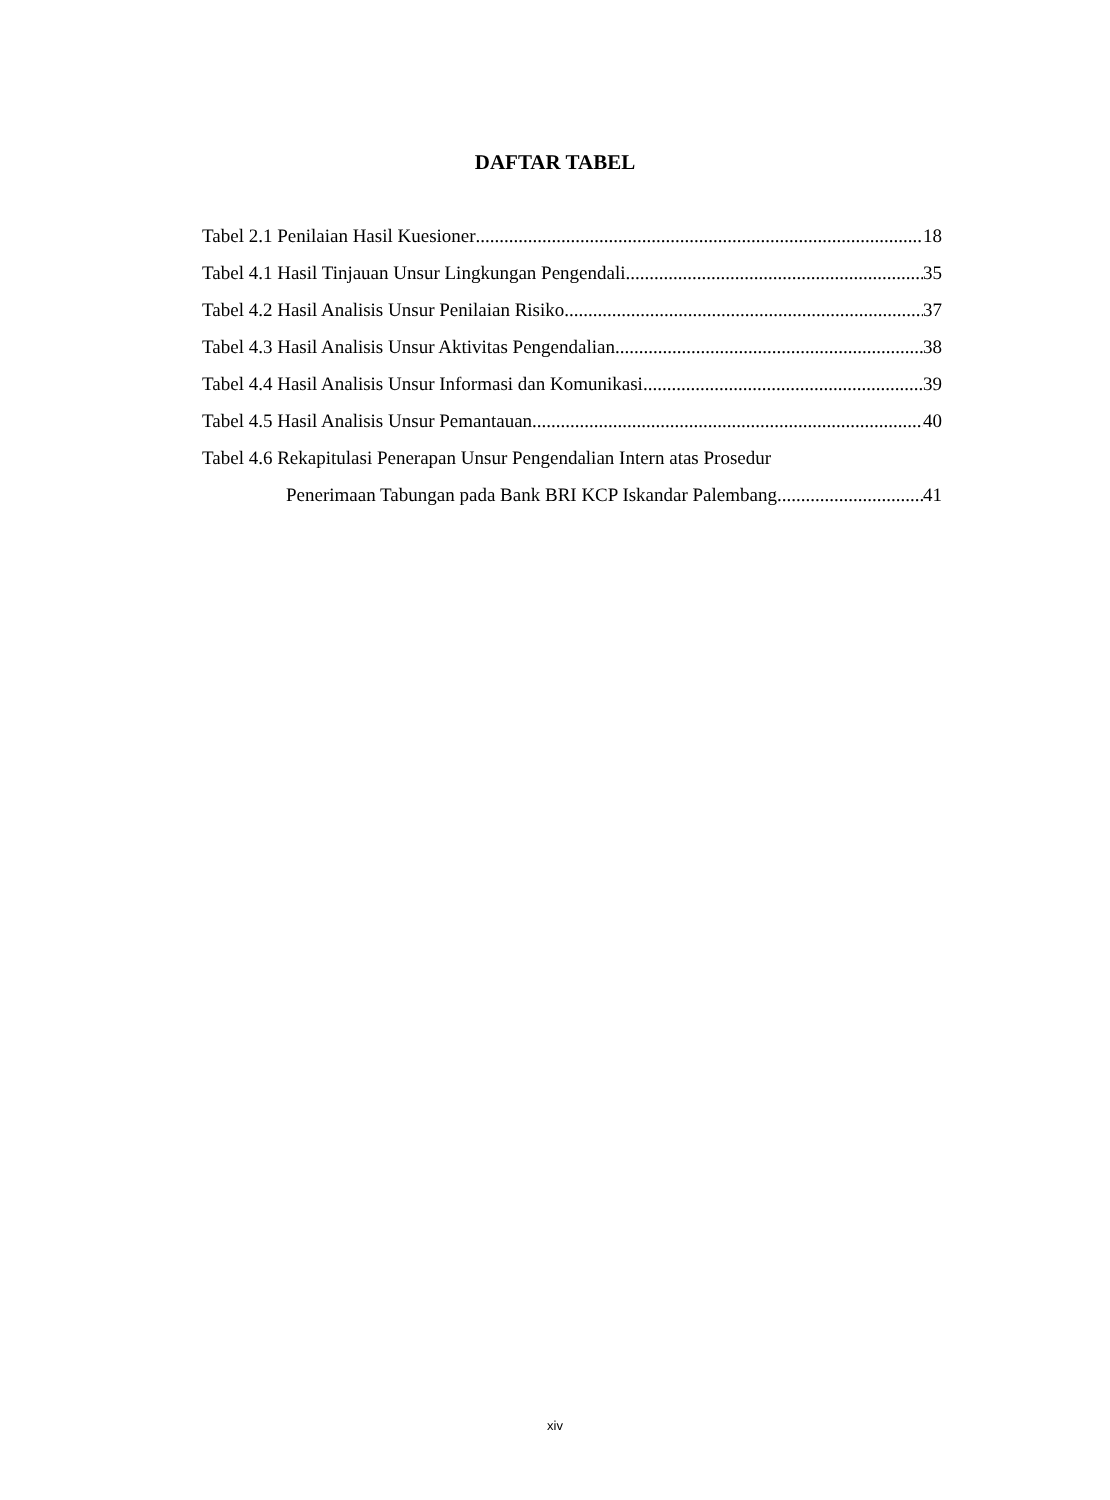DAFTAR TABEL
Tabel 2.1 Penilaian Hasil Kuesioner 18
Tabel 4.1 Hasil Tinjauan Unsur Lingkungan Pengendali 35
Tabel 4.2 Hasil Analisis Unsur Penilaian Risiko 37
Tabel 4.3 Hasil Analisis Unsur Aktivitas Pengendalian 38
Tabel 4.4 Hasil Analisis Unsur Informasi dan Komunikasi 39
Tabel 4.5 Hasil Analisis Unsur Pemantauan 40
Tabel 4.6 Rekapitulasi Penerapan Unsur Pengendalian Intern atas Prosedur
Penerimaan Tabungan pada Bank BRI KCP Iskandar Palembang 41
xiv